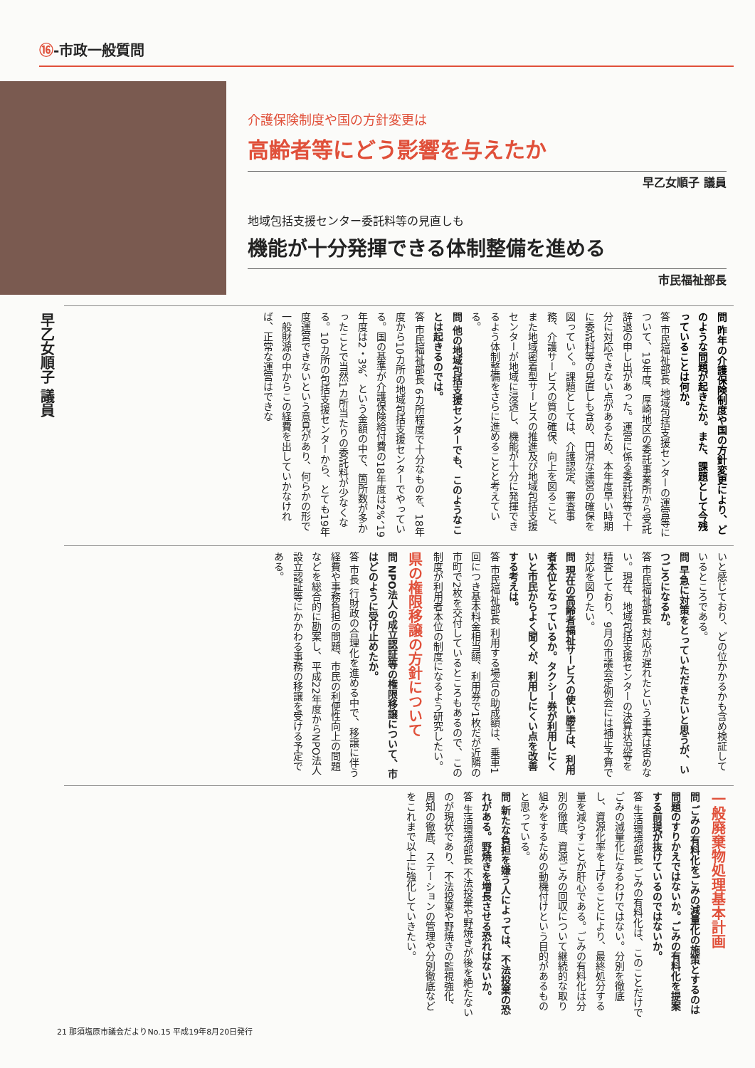⑯-市政一般質問
介護保険制度や国の方針変更は
高齢者等にどう影響を与えたか
早乙女順子 議員
地域包括支援センター委託料等の見直しも
機能が十分発揮できる体制整備を進める
市民福祉部長
早乙女順子 議員
問 昨年の介護保険制度や国の方針変更により、どのような問題が起きたか。また、課題として今残っていることは何か。
答 市民福祉部長 地域包括支援センターの運営等について、19年度、厚崎地区の委託事業所から受託辞退の申し出があった。運営に係る委託料等で十分に対応できない点があるため、本年度早い時期に委託料等の見直しも含め、円滑な運営の確保を図っていく。課題としては、介護認定、審査事務、介護サービスの質の確保、向上を図ること、また地域密着型サービスの推進及び地域包括支援センターが地域に浸透し、機能が十分に発揮できるよう体制整備をさらに進めることと考えている。
問 他の地域包括支援センターでも、このようなことは起きるのでは。
答 市民福祉部長 6カ所程度で十分なものを、18年度から10カ所の地域包括支援センターでやっている。国の基準が介護保険給付費の18年度は2%、19年度は2・3%、という金額の中で、箇所数が多かったことで当然1カ所当たりの委託料が少なくなる。10カ所の包括支援センターから、とても19年度運営できないという意見があり、何らかの形で一般財源の中からこの経費を出していかなければ、正常な運営はできな
いと感じており、どの位かかるかも含め検証しているところである。
問 早急に対策をとっていただきたいと思うが、いつごろになるか。
答 市民福祉部長 対応が遅れたという事実は否めない。現在、地域包括支援センターの決算状況等を精査しており、9月の市議会定例会には補正予算で対応を図りたい。
問 現在の高齢者福祉サービスの使い勝手は、利用者本位となっているか。タクシー券が利用しにくいと市民からよく聞くが、利用しにくい点を改善する考えは。
答 市民福祉部長 利用する場合の助成額は、乗車1回につき基本料金相当額、利用券で1枚だが近隣の市町で2枚を交付しているところもあるので、この制度が利用者本位の制度になるよう研究したい。
県の権限移譲の方針について
問 NPO法人の成立認証等の権限移譲について、市はどのように受け止めたか。
答 市長 行財政の合理化を進める中で、移譲に伴う経費や事務負担の問題、市民の利便性向上の問題などを総合的に勘案し、平成22年度からNPO法人設立認証等にかかわる事務の移譲を受ける予定である。
一般廃棄物処理基本計画
問 ごみの有料化をごみの減量化の施策とするのは問題のすりかえではないか。ごみの有料化を提案する前提が抜けているのではないか。
答 生活環境部長 ごみの有料化は、このことだけでごみの減量化になるわけではない。分別を徹底し、資源化率を上げることにより、最終処分する量を減らすことが肝心である。ごみの有料化は分別の徹底、資源ごみの回収について継続的な取り組みをするための動機付けという目的があるものと思っている。
問 新たな負担を嫌う人によっては、不法投棄の恐れがある。野焼きを増長させる恐れはないか。
答 生活環境部長 不法投棄や野焼きが後を絶たないのが現状であり、不法投棄や野焼きの監視強化、周知の徹底、ステーションの管理や分別徹底などをこれまで以上に強化していきたい。
21 那須塩原市議会だよりNo.15 平成19年8月20日発行